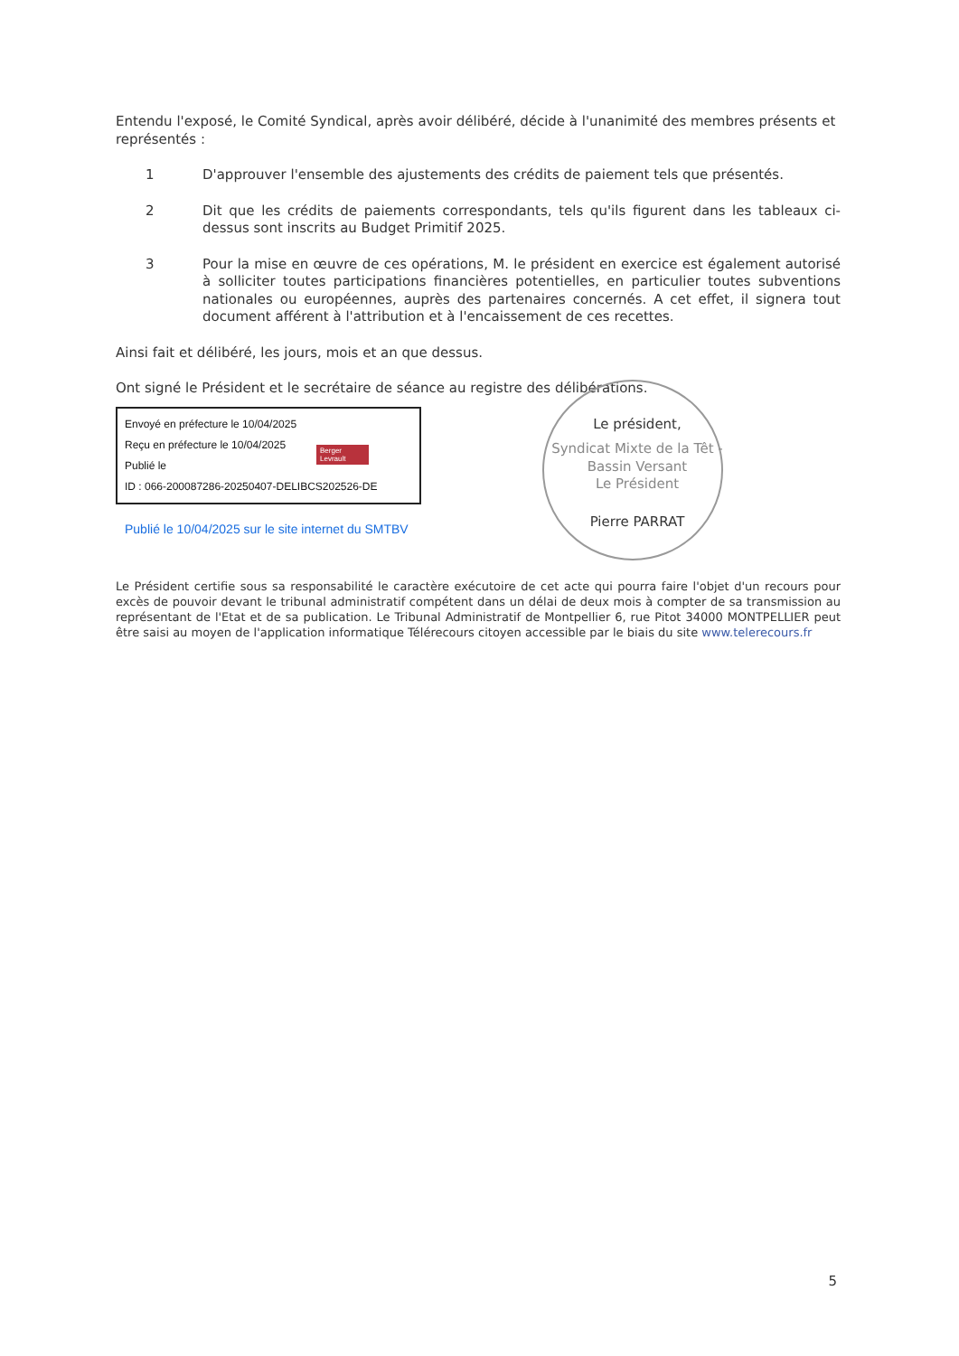Entendu l'exposé, le Comité Syndical, après avoir délibéré, décide à l'unanimité des membres présents et représentés :
1 D'approuver l'ensemble des ajustements des crédits de paiement tels que présentés.
2 Dit que les crédits de paiements correspondants, tels qu'ils figurent dans les tableaux ci-dessus sont inscrits au Budget Primitif 2025.
3 Pour la mise en œuvre de ces opérations, M. le président en exercice est également autorisé à solliciter toutes participations financières potentielles, en particulier toutes subventions nationales ou européennes, auprès des partenaires concernés. A cet effet, il signera tout document afférent à l'attribution et à l'encaissement de ces recettes.
Ainsi fait et délibéré, les jours, mois et an que dessus.
Ont signé le Président et le secrétaire de séance au registre des délibérations.
Envoyé en préfecture le 10/04/2025
Reçu en préfecture le 10/04/2025
Publié le
ID : 066-200087286-20250407-DELIBCS202526-DE
Berger Levrault
Publié le 10/04/2025 sur le site internet du SMTBV
Le président,
Syndicat Mixte de la Têt - Bassin Versant
Le Président
Pierre PARRAT
Le Président certifie sous sa responsabilité le caractère exécutoire de cet acte qui pourra faire l'objet d'un recours pour excès de pouvoir devant le tribunal administratif compétent dans un délai de deux mois à compter de sa transmission au représentant de l'Etat et de sa publication. Le Tribunal Administratif de Montpellier 6, rue Pitot 34000 MONTPELLIER peut être saisi au moyen de l'application informatique Télérecours citoyen accessible par le biais du site www.telerecours.fr
5